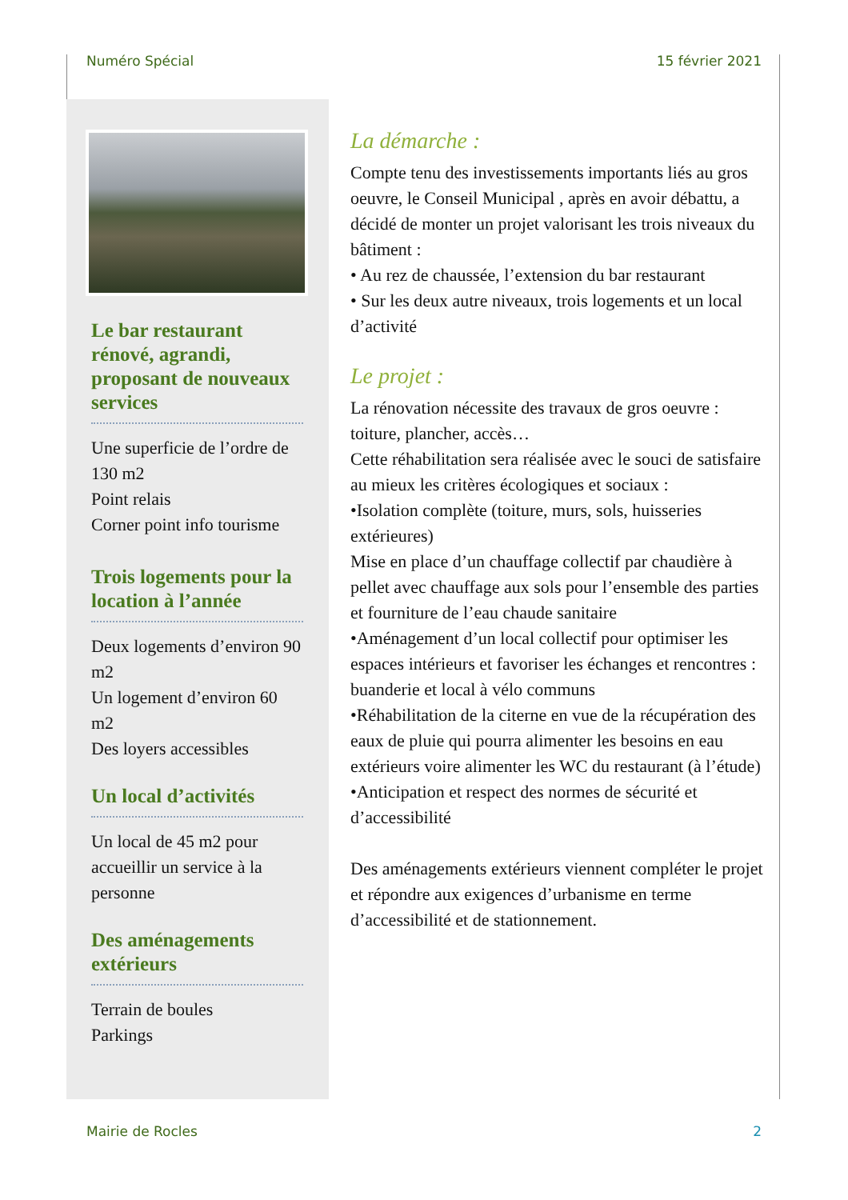Numéro Spécial 15 février 2021
Le bar restaurant rénové, agrandi, proposant de nouveaux services
Une superficie de l’ordre de 130 m2
Point relais
Corner point info tourisme
Trois logements pour la location à l’année
Deux logements d’environ 90 m2
Un logement d’environ 60 m2
Des loyers accessibles
Un local d’activités
Un local de 45 m2 pour accueillir un service à la personne
Des aménagements extérieurs
Terrain de boules
Parkings
La démarche :
Compte tenu des investissements importants liés au gros oeuvre, le Conseil Municipal , après en avoir débattu, a décidé de monter un projet valorisant les trois niveaux du bâtiment :
• Au rez de chaussée, l’extension du bar restaurant
• Sur les deux autre niveaux, trois logements et un local d’activité
Le projet :
La rénovation nécessite des travaux de gros oeuvre : toiture, plancher, accès…
Cette réhabilitation sera réalisée avec le souci de satisfaire au mieux les critères écologiques et sociaux :
•Isolation complète (toiture, murs, sols, huisseries extérieures)
Mise en place d’un chauffage collectif par chaudière à pellet avec chauffage aux sols pour l’ensemble des parties et fourniture de l’eau chaude sanitaire
•Aménagement d’un local collectif pour optimiser les espaces intérieurs et favoriser les échanges et rencontres : buanderie et local à vélo communs
•Réhabilitation de la citerne en vue de la récupération des eaux de pluie qui pourra alimenter les besoins en eau extérieurs voire alimenter les WC du restaurant (à l’étude)
•Anticipation et respect des normes de sécurité et d’accessibilité
Des aménagements extérieurs viennent compléter le projet et répondre aux exigences d’urbanisme en terme d’accessibilité et de stationnement.
Mairie de Rocles 2